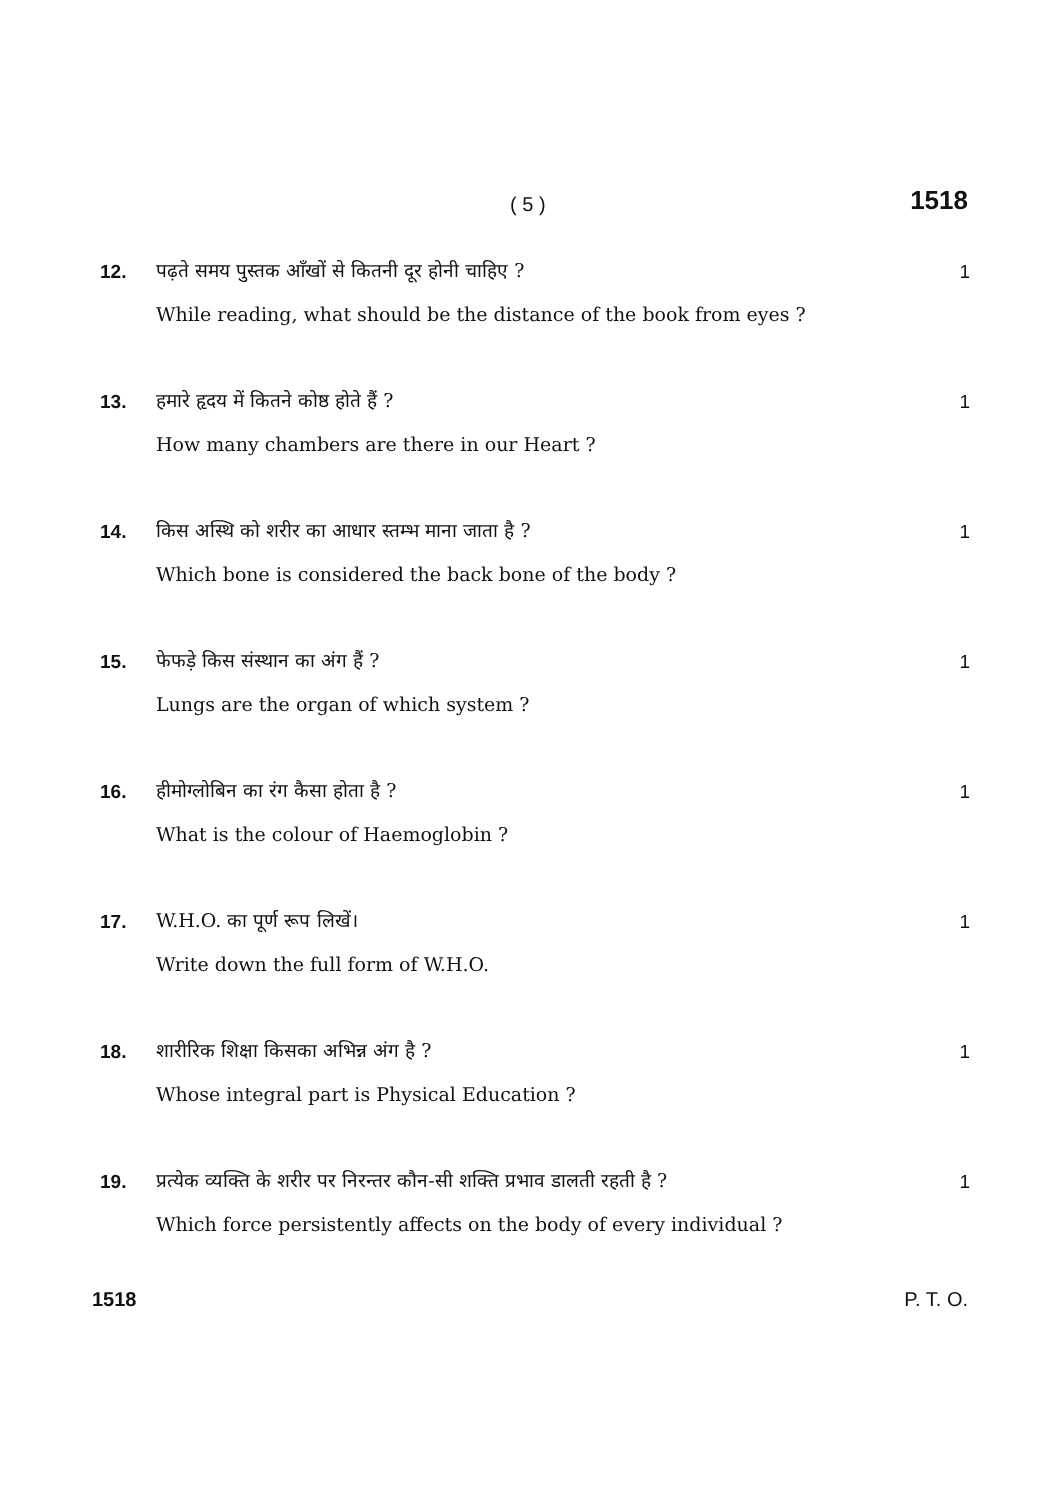( 5 ) 1518
12. पढ़ते समय पुस्तक आँखों से कितनी दूर होनी चाहिए ? 1
While reading, what should be the distance of the book from eyes ?
13. हमारे हृदय में कितने कोष्ठ होते हैं ? 1
How many chambers are there in our Heart ?
14. किस अस्थि को शरीर का आधार स्तम्भ माना जाता है ? 1
Which bone is considered the back bone of the body ?
15. फेफड़े किस संस्थान का अंग हैं ? 1
Lungs are the organ of which system ?
16. हीमोग्लोबिन का रंग कैसा होता है ? 1
What is the colour of Haemoglobin ?
17. W.H.O. का पूर्ण रूप लिखें। 1
Write down the full form of W.H.O.
18. शारीरिक शिक्षा किसका अभिन्न अंग है ? 1
Whose integral part is Physical Education ?
19. प्रत्येक व्यक्ति के शरीर पर निरन्तर कौन-सी शक्ति प्रभाव डालती रहती है ? 1
Which force persistently affects on the body of every individual ?
1518 P. T. O.